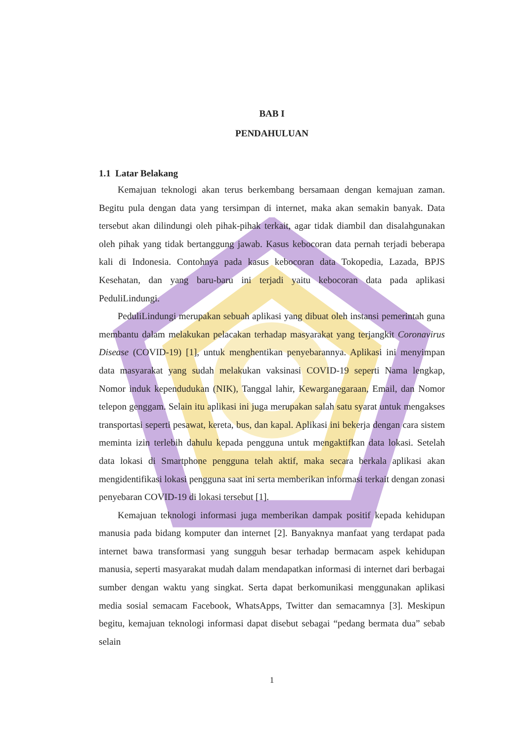BAB I
PENDAHULUAN
1.1 Latar Belakang
Kemajuan teknologi akan terus berkembang bersamaan dengan kemajuan zaman. Begitu pula dengan data yang tersimpan di internet, maka akan semakin banyak. Data tersebut akan dilindungi oleh pihak-pihak terkait, agar tidak diambil dan disalahgunakan oleh pihak yang tidak bertanggung jawab. Kasus kebocoran data pernah terjadi beberapa kali di Indonesia. Contohnya pada kasus kebocoran data Tokopedia, Lazada, BPJS Kesehatan, dan yang baru-baru ini terjadi yaitu kebocoran data pada aplikasi PeduliLindungi.
PeduliLindungi merupakan sebuah aplikasi yang dibuat oleh instansi pemerintah guna membantu dalam melakukan pelacakan terhadap masyarakat yang terjangkit Coronavirus Disease (COVID-19) [1], untuk menghentikan penyebarannya. Aplikasi ini menyimpan data masyarakat yang sudah melakukan vaksinasi COVID-19 seperti Nama lengkap, Nomor induk kependudukan (NIK), Tanggal lahir, Kewarganegaraan, Email, dan Nomor telepon genggam. Selain itu aplikasi ini juga merupakan salah satu syarat untuk mengakses transportasi seperti pesawat, kereta, bus, dan kapal. Aplikasi ini bekerja dengan cara sistem meminta izin terlebih dahulu kepada pengguna untuk mengaktifkan data lokasi. Setelah data lokasi di Smartphone pengguna telah aktif, maka secara berkala aplikasi akan mengidentifikasi lokasi pengguna saat ini serta memberikan informasi terkait dengan zonasi penyebaran COVID-19 di lokasi tersebut [1].
Kemajuan teknologi informasi juga memberikan dampak positif kepada kehidupan manusia pada bidang komputer dan internet [2]. Banyaknya manfaat yang terdapat pada internet bawa transformasi yang sungguh besar terhadap bermacam aspek kehidupan manusia, seperti masyarakat mudah dalam mendapatkan informasi di internet dari berbagai sumber dengan waktu yang singkat. Serta dapat berkomunikasi menggunakan aplikasi media sosial semacam Facebook, WhatsApps, Twitter dan semacamnya [3]. Meskipun begitu, kemajuan teknologi informasi dapat disebut sebagai “pedang bermata dua” sebab selain
1